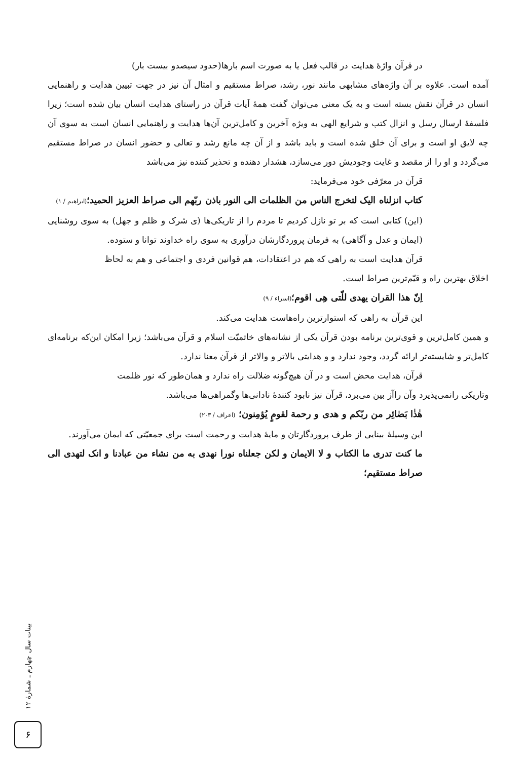در قرآن واژهٔ هدایت در قالب فعل یا به صورت اسم بارها(حدود سیصدو بیست بار)
آمده است. علاوه بر آن واژه‌های مشابهی مانند نور، رشد، صراط مستقیم و امثال آن نیز در جهت تبیین هدایت و راهنمایی انسان در قرآن نقش بسته است و به یک معنی می‌توان گفت همهٔ آیات قرآن در راستای هدایت انسان بیان شده است؛ زیرا فلسفهٔ ارسال رسل و انزال کتب و شرایع الهی به ویژه آخرین و کامل‌ترین آن‌ها هدایت و راهنمایی انسان است به سوی آن چه لایق او است و برای آن خلق شده است و باید باشد و از آن چه مانع رشد و تعالی و حضور انسان در صراط مستقیم می‌گردد و او را از مقصد و غایت وجودیش دور می‌سازد، هشدار دهنده و تحذیر کننده نیز می‌باشد
قرآن در معرّفی خود می‌فرماید:
کتاب انزلناه الیک لتخرج الناس من الظلمات الی النور باذن ربّهم الی صراط العزیز الحمید؛(ابراهیم / ۱)
(این) کتابی است که بر تو نازل کردیم تا مردم را از تاریکی‌ها (ی شرک و ظلم و جهل) به سوی روشنایی (ایمان و عدل و آگاهی) به فرمان پروردگارشان درآوری به سوی راه خداوند توانا و ستوده.
قرآن هدایت است به راهی که هم در اعتقادات، هم قوانین فردی و اجتماعی و هم به لحاظ
اخلاق بهترین راه و قیّم‌ترین صراط است.
اِنّ هذا القران یهدی للّتی هِی اقوم؛(اسراء / ۹)
این قرآن به راهی که استوارترین راه‌هاست هدایت می‌کند.
و همین کامل‌ترین و قوی‌ترین برنامه بودن قرآن یکی از نشانه‌های خاتمیّت اسلام و قرآن می‌باشد؛ زیرا امکان این‌که برنامه‌ای کامل‌تر و شایسته‌تر ارائه گردد، وجود ندارد و و هدایتی بالاتر و والاتر از قرآن معنا ندارد.
قرآن، هدایت محض است و در آن هیچ‌گونه ضلالت راه ندارد و همان‌طور که نور ظلمت
وتاریکی رانمی‌پذیرد وآن راآز بین می‌برد، قرآن نیز نابود کنندهٔ نادانی‌ها وگمراهی‌ها می‌باشد.
هٰذٰا بَصٰائِر من ربّکم و هدی و رحمة لقومٍ یُؤمِنون؛ (اعراف / ۲۰۳)
این وسیلهٔ بینایی از طرف پروردگارتان و مایهٔ هدایت و رحمت است برای جمعیّتی که ایمان می‌آورند.
ما کنت تدری ما الکتاب و لا الایمان و لکن جعلناه نورا نهدی به من نشاء من عبادنا و انک لتهدی الی صراط مستقیم؛
بینات سال چهارم ـ شمارهٔ ۱۲
۶